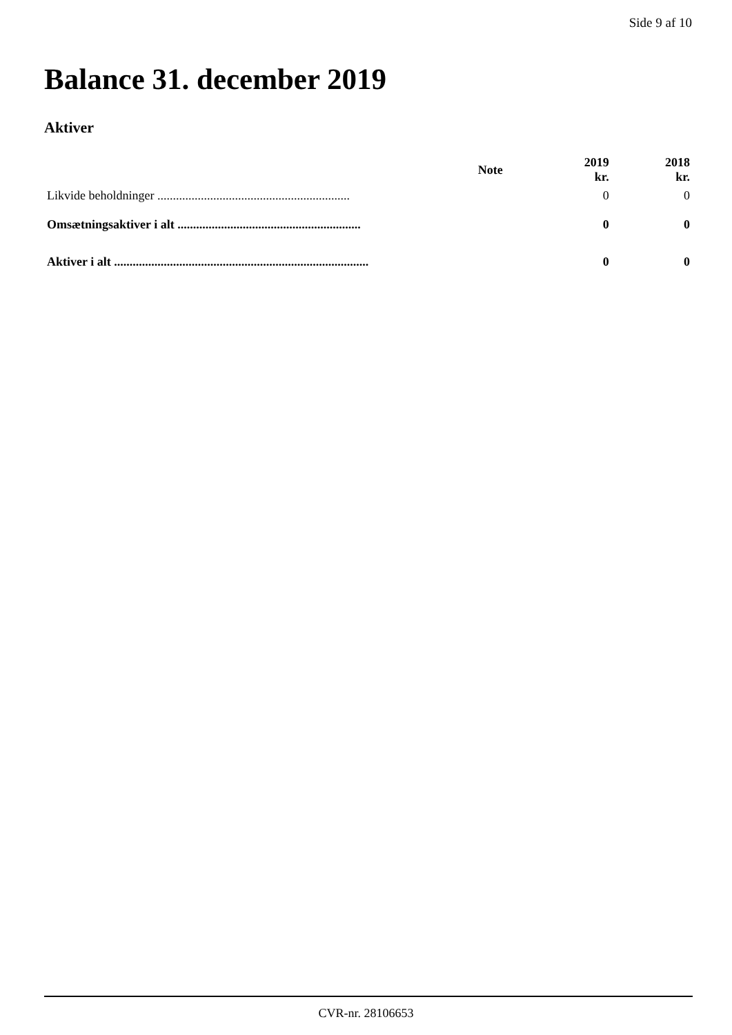Side 9 af 10
Balance 31. december 2019
Aktiver
| | Note | 2019 kr. | 2018 kr. |
| --- | --- | --- | --- |
| Likvide beholdninger .............................................................. | | 0 | 0 |
| Omsætningsaktiver i alt ........................................................... | | 0 | 0 |
| Aktiver i alt .................................................................................. | | 0 | 0 |
CVR-nr. 28106653